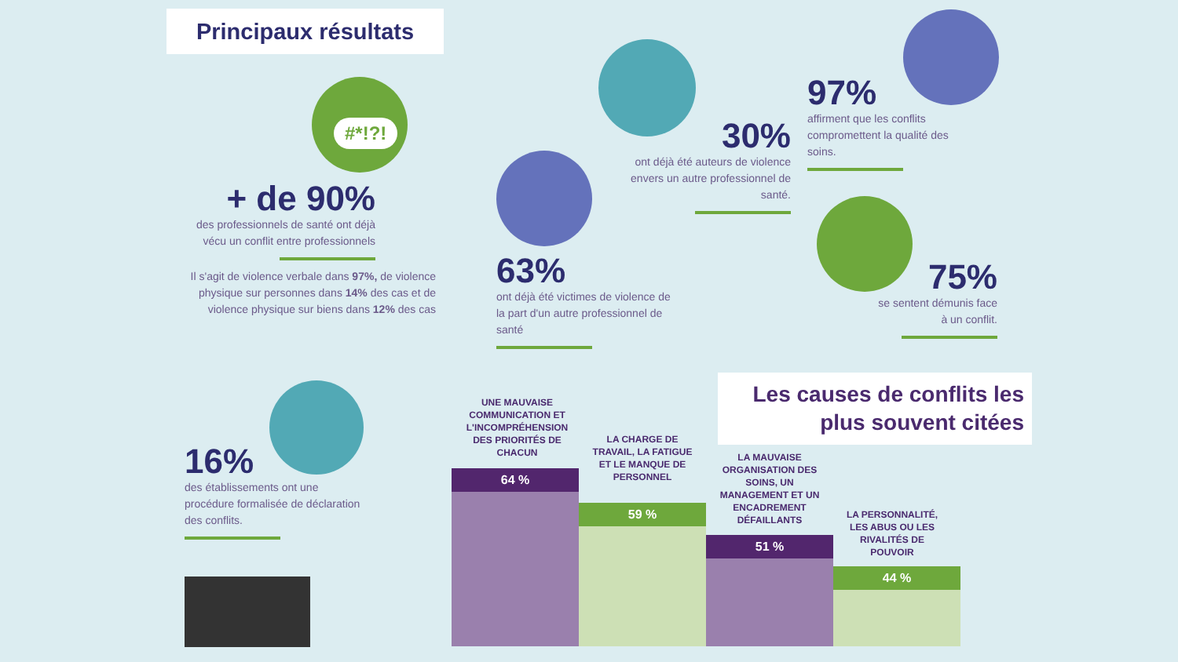Principaux résultats
#*!?!
+ de 90%
des professionnels de santé ont déjà vécu un conflit entre professionnels
Il s'agit de violence verbale dans 97%, de violence physique sur personnes dans 14% des cas et de violence physique sur biens dans 12% des cas
63%
ont déjà été victimes de violence de la part d'un autre professionnel de santé
30%
ont déjà été auteurs de violence envers un autre professionnel de santé.
97%
affirment que les conflits compromettent la qualité des soins.
75%
se sentent démunis face à un conflit.
16%
des établissements ont une procédure formalisée de déclaration des conflits.
Les causes de conflits les plus souvent citées
UNE MAUVAISE COMMUNICATION ET L'INCOMPRÉHENSION DES PRIORITÉS DE CHACUN
64 %
LA CHARGE DE TRAVAIL, LA FATIGUE ET LE MANQUE DE PERSONNEL
59 %
LA MAUVAISE ORGANISATION DES SOINS, UN MANAGEMENT ET UN ENCADREMENT DÉFAILLANTS
51 %
LA PERSONNALITÉ, LES ABUS OU LES RIVALITÉS DE POUVOIR
44 %